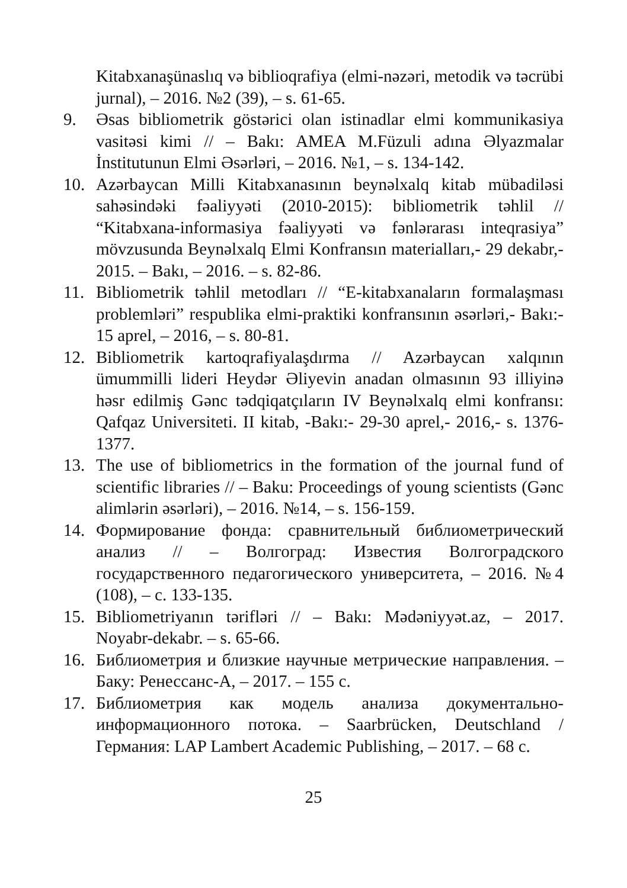Kitabxanaşünaslıq və biblioqrafiya (elmi-nəzəri, metodik və təcrübi jurnal), – 2016. №2 (39), – s. 61-65.
9. Əsas bibliometrik göstərici olan istinadlar elmi kommunikasiya vasitəsi kimi // – Bakı: AMEA M.Füzuli adına Əlyazmalar İnstitutunun Elmi Əsərləri, – 2016. №1, – s. 134-142.
10. Azərbaycan Milli Kitabxanasının beynəlxalq kitab mübadiləsi sahəsindəki fəaliyyəti (2010-2015): bibliometrik təhlil // “Kitabxana-informasiya fəaliyyəti və fənlərarası inteqrasiya” mövzusunda Beynəlxalq Elmi Konfransın materialları,- 29 dekabr,- 2015. – Bakı, – 2016. – s. 82-86.
11. Bibliometrik təhlil metodları // “E-kitabxanaların formalaşması problemləri” respublika elmi-praktiki konfransının əsərləri,- Bakı:- 15 aprel, – 2016, – s. 80-81.
12. Bibliometrik kartoqrafiyalaşdırma // Azərbaycan xalqının ümummilli lideri Heydər Əliyevin anadan olmasının 93 illiyinə həsr edilmiş Gənc tədqiqatçıların IV Beynəlxalq elmi konfransı: Qafqaz Universiteti. II kitab, -Bakı:- 29-30 aprel,- 2016,- s. 1376-1377.
13. The use of bibliometrics in the formation of the journal fund of scientific libraries // – Baku: Proceedings of young scientists (Gənc alimlərin əsərləri), – 2016. №14, – s. 156-159.
14. Формирование фонда: сравнительный библиометрический анализ // – Волгоград: Известия Волгоградского государственного педагогического университета, – 2016. №4 (108), – с. 133-135.
15. Bibliometriyanın tərifləri // – Bakı: Mədəniyyət.az, – 2017. Noyabr-dekabr. – s. 65-66.
16. Библиометрия и близкие научные метрические направления. – Баку: Ренессанс-А, – 2017. – 155 с.
17. Библиометрия как модель анализа документально-информационного потока. – Saarbrücken, Deutschland / Германия: LAP Lambert Academic Publishing, – 2017. – 68 с.
25